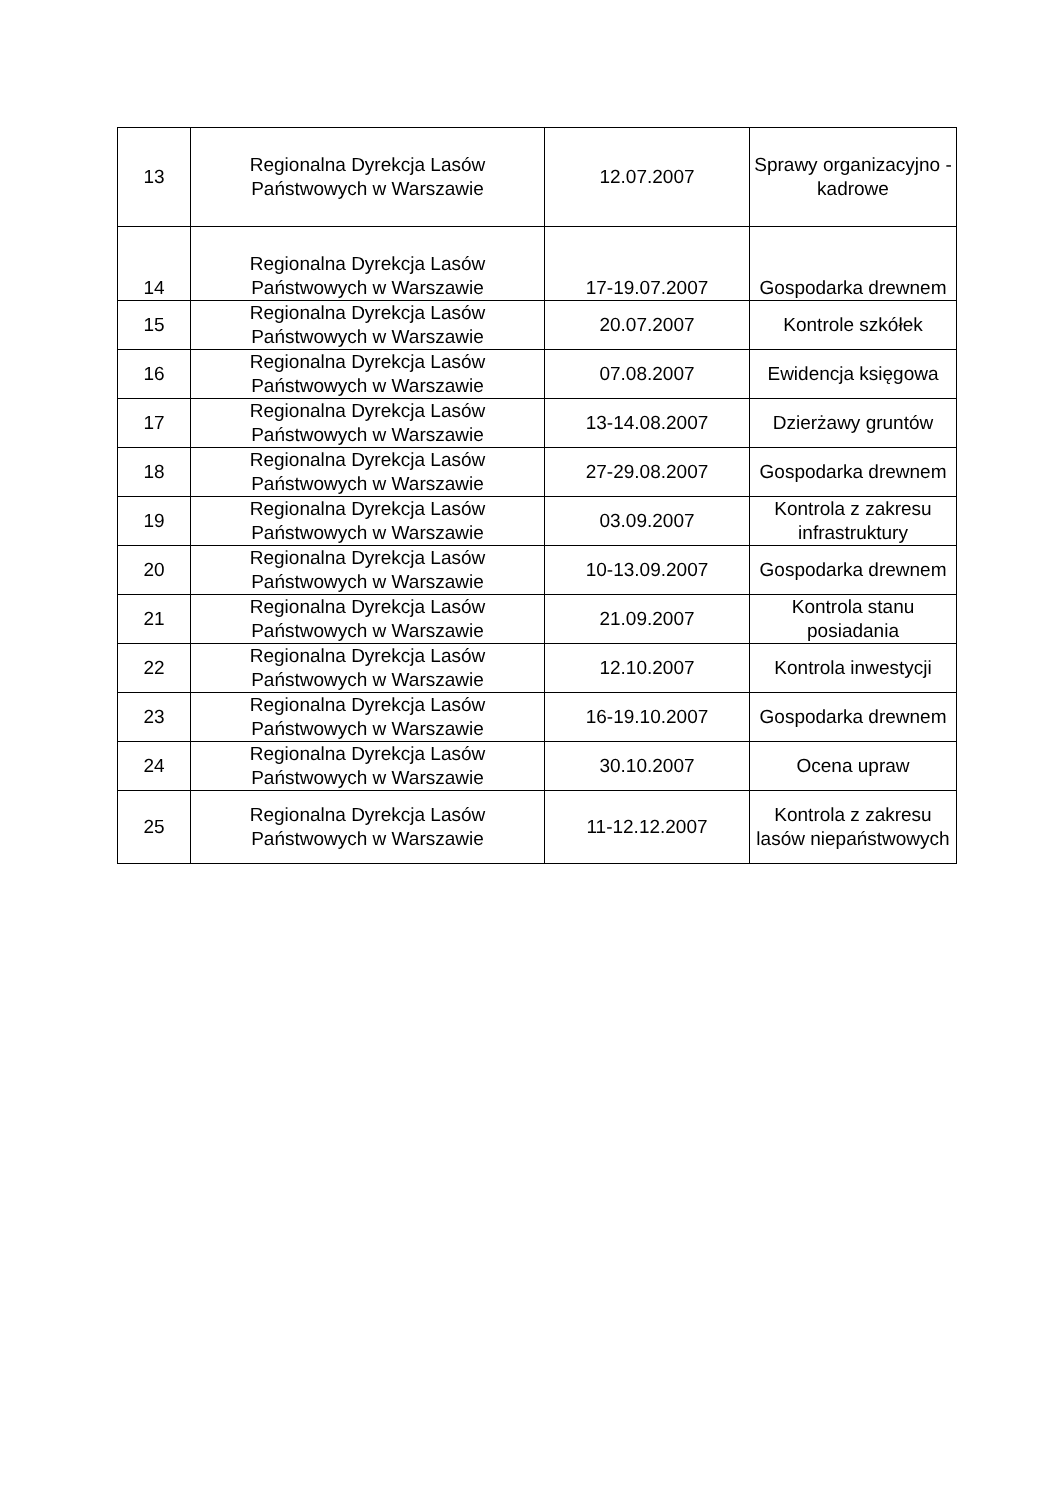| 13 | Regionalna Dyrekcja Lasów Państwowych w Warszawie | 12.07.2007 | Sprawy organizacyjno - kadrowe |
| 14 | Regionalna Dyrekcja Lasów Państwowych w Warszawie | 17-19.07.2007 | Gospodarka drewnem |
| 15 | Regionalna Dyrekcja Lasów Państwowych w Warszawie | 20.07.2007 | Kontrole szkółek |
| 16 | Regionalna Dyrekcja Lasów Państwowych w Warszawie | 07.08.2007 | Ewidencja księgowa |
| 17 | Regionalna Dyrekcja Lasów Państwowych w Warszawie | 13-14.08.2007 | Dzierżawy gruntów |
| 18 | Regionalna Dyrekcja Lasów Państwowych w Warszawie | 27-29.08.2007 | Gospodarka drewnem |
| 19 | Regionalna Dyrekcja Lasów Państwowych w Warszawie | 03.09.2007 | Kontrola z zakresu infrastruktury |
| 20 | Regionalna Dyrekcja Lasów Państwowych w Warszawie | 10-13.09.2007 | Gospodarka drewnem |
| 21 | Regionalna Dyrekcja Lasów Państwowych w Warszawie | 21.09.2007 | Kontrola stanu posiadania |
| 22 | Regionalna Dyrekcja Lasów Państwowych w Warszawie | 12.10.2007 | Kontrola inwestycji |
| 23 | Regionalna Dyrekcja Lasów Państwowych w Warszawie | 16-19.10.2007 | Gospodarka drewnem |
| 24 | Regionalna Dyrekcja Lasów Państwowych w Warszawie | 30.10.2007 | Ocena upraw |
| 25 | Regionalna Dyrekcja Lasów Państwowych w Warszawie | 11-12.12.2007 | Kontrola z zakresu lasów niepaństwowych |